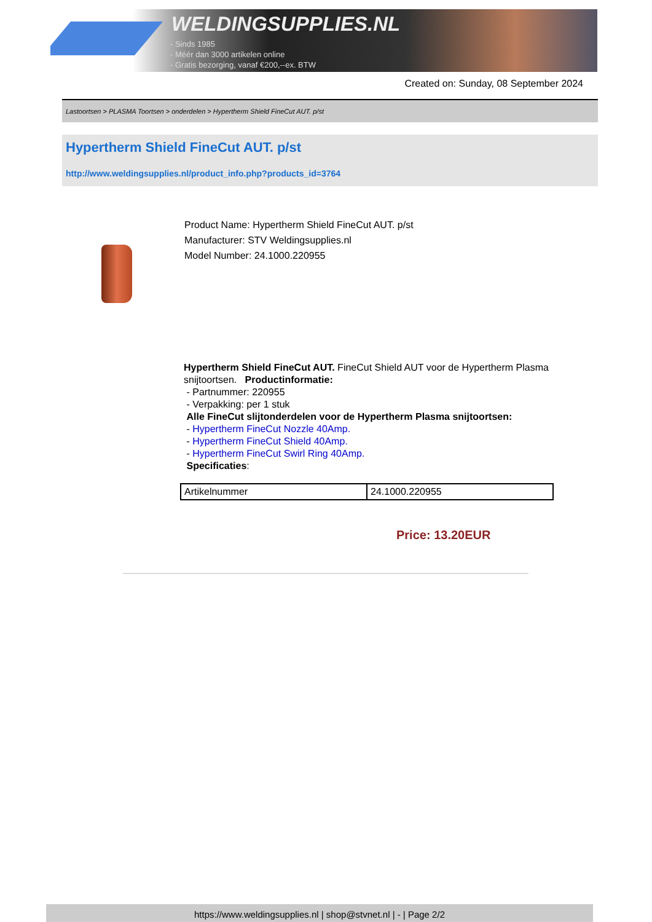WELDINGSUPPLIES.NL
- Sinds 1985
- Méér dan 3000 artikelen online
- Gratis bezorging, vanaf €200,--ex. BTW
Created on: Sunday, 08 September 2024
Lastoortsen > PLASMA Toortsen > onderdelen > Hypertherm Shield FineCut AUT. p/st
Hypertherm Shield FineCut AUT. p/st
http://www.weldingsupplies.nl/product_info.php?products_id=3764
Product Name: Hypertherm Shield FineCut AUT. p/st
Manufacturer: STV Weldingsupplies.nl
Model Number: 24.1000.220955
Hypertherm Shield FineCut AUT. FineCut Shield AUT voor de Hypertherm Plasma snijtoortsen. Productinformatie:
- Partnummer: 220955
- Verpakking: per 1 stuk
Alle FineCut slijtonderdelen voor de Hypertherm Plasma snijtoortsen:
- Hypertherm FineCut Nozzle 40Amp.
- Hypertherm FineCut Shield 40Amp.
- Hypertherm FineCut Swirl Ring 40Amp.
Specificaties:
| Artikelnummer | 24.1000.220955 |
Price: 13.20EUR
https://www.weldingsupplies.nl | shop@stvnet.nl | - | Page 2/2